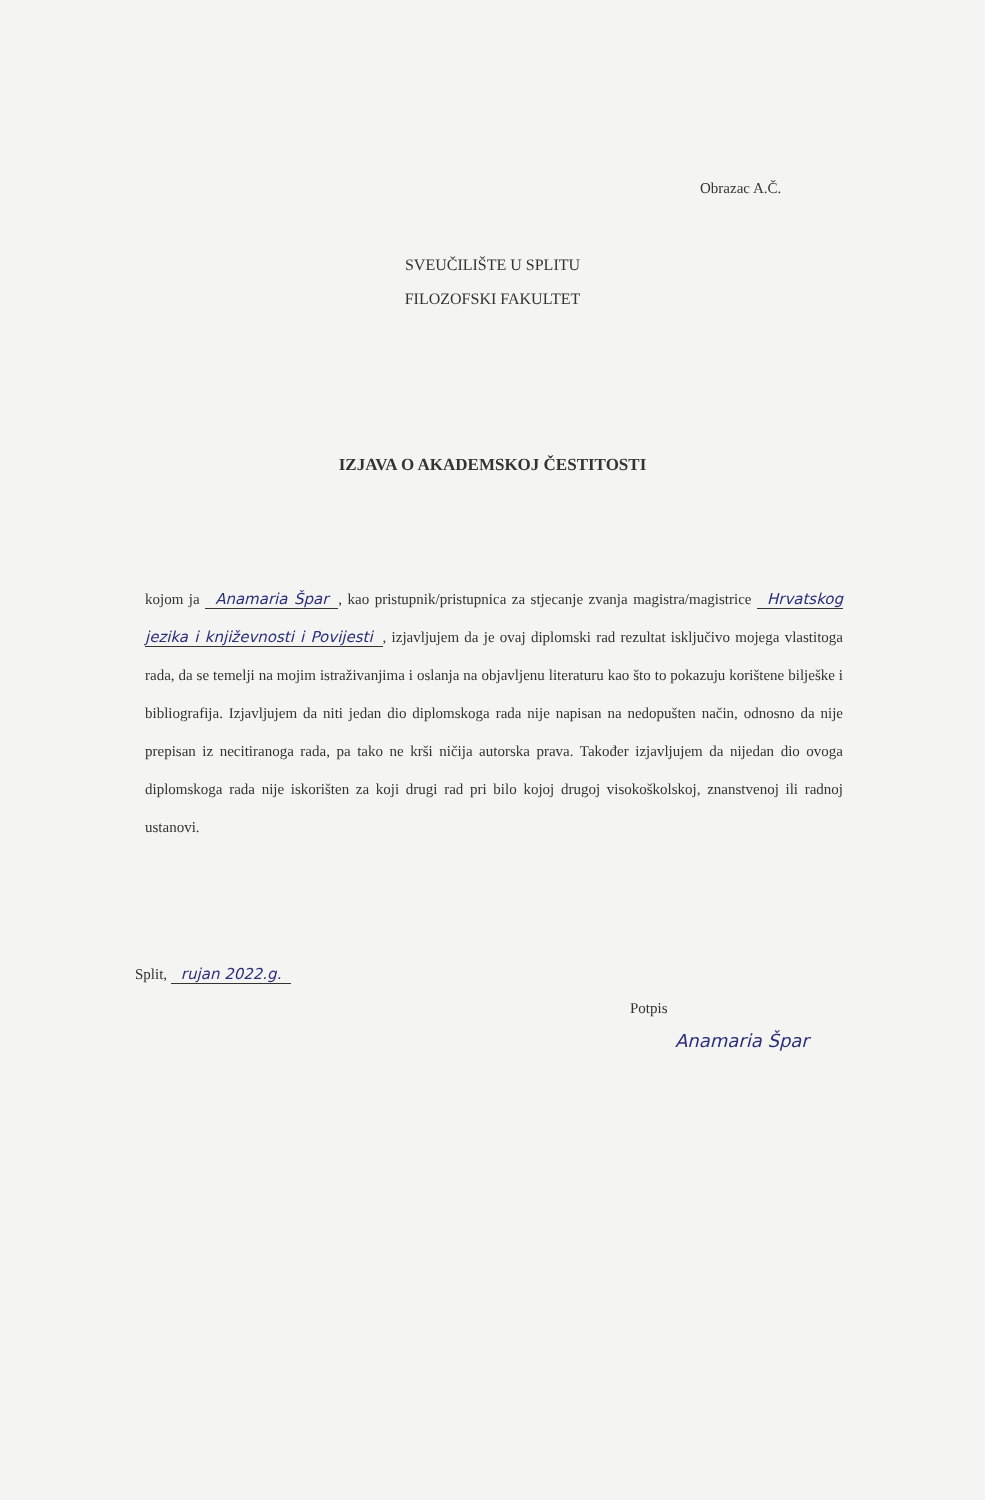Obrazac A.Č.
SVEUČILIŠTE U SPLITU
FILOZOFSKI FAKULTET
IZJAVA O AKADEMSKOJ ČESTITOSTI
kojom ja Anamaria Špar, kao pristupnik/pristupnica za stjecanje zvanja magistra/magistrice Hrvatskog jezika i književnosti i Povijesti, izjavljujem da je ovaj diplomski rad rezultat isključivo mojega vlastitoga rada, da se temelji na mojim istraživanjima i oslanja na objavljenu literaturu kao što to pokazuju korištene bilješke i bibliografija. Izjavljujem da niti jedan dio diplomskoga rada nije napisan na nedopušten način, odnosno da nije prepisan iz necitiranoga rada, pa tako ne krši ničija autorska prava. Također izjavljujem da nijedan dio ovoga diplomskoga rada nije iskorišten za koji drugi rad pri bilo kojoj drugoj visokoškolskoj, znanstvenoj ili radnoj ustanovi.
Split, rujan 2022.g.
Potpis
Anamaria Špar